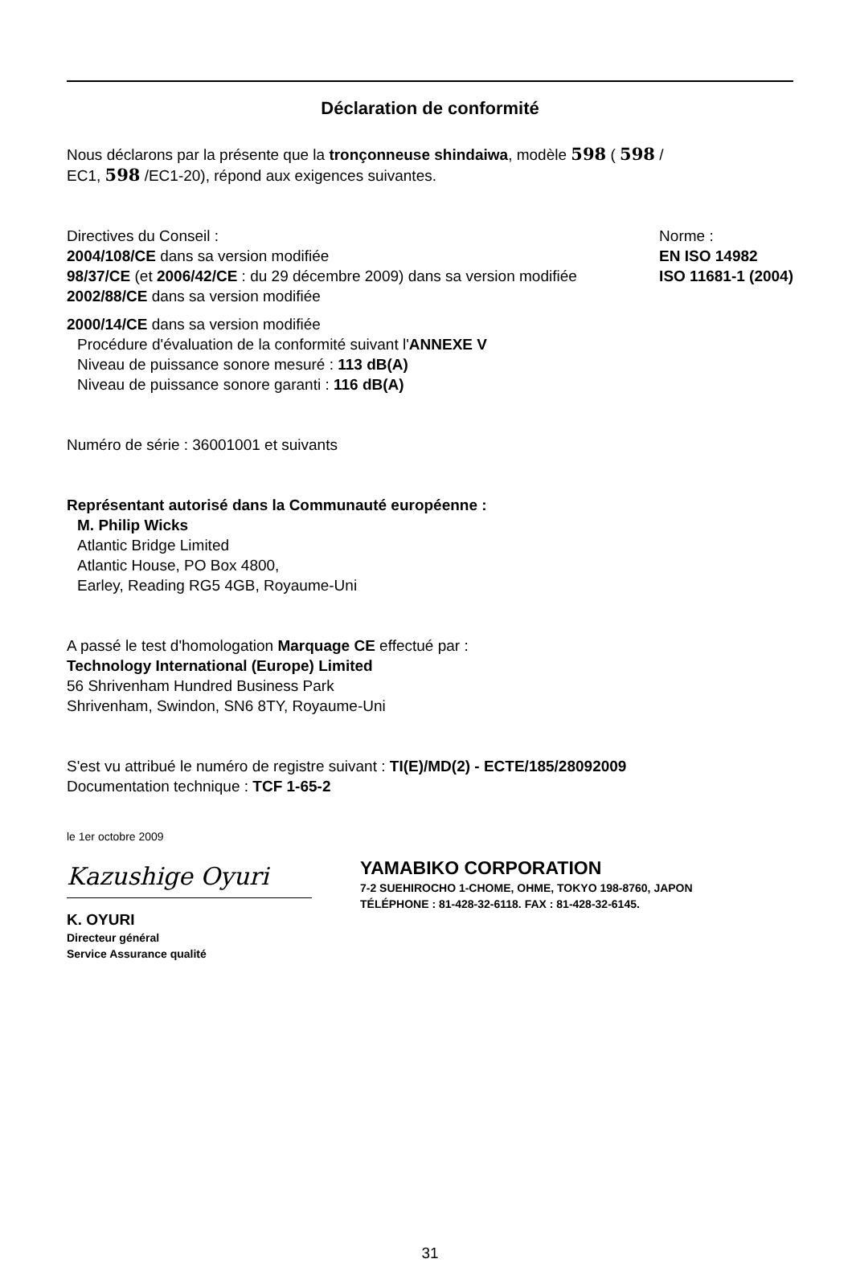Déclaration de conformité
Nous déclarons par la présente que la tronçonneuse shindaiwa, modèle 598 ( 598 /
EC1, 598 /EC1-20), répond aux exigences suivantes.
Directives du Conseil :
2004/108/CE dans sa version modifiée
98/37/CE (et 2006/42/CE : du 29 décembre 2009) dans sa version modifiée
2002/88/CE dans sa version modifiée
Norme :
EN ISO 14982
ISO 11681-1 (2004)
2000/14/CE dans sa version modifiée
Procédure d'évaluation de la conformité suivant l'ANNEXE V
Niveau de puissance sonore mesuré : 113 dB(A)
Niveau de puissance sonore garanti : 116 dB(A)
Numéro de série : 36001001 et suivants
Représentant autorisé dans la Communauté européenne :
M. Philip Wicks
Atlantic Bridge Limited
Atlantic House, PO Box 4800,
Earley, Reading RG5 4GB, Royaume-Uni
A passé le test d'homologation Marquage CE effectué par :
Technology International (Europe) Limited
56 Shrivenham Hundred Business Park
Shrivenham, Swindon, SN6 8TY, Royaume-Uni
S'est vu attribué le numéro de registre suivant : TI(E)/MD(2) - ECTE/185/28092009
Documentation technique : TCF 1-65-2
le 1er octobre 2009
Kazushige Oyuri
K. OYURI
Directeur général
Service Assurance qualité
YAMABIKO CORPORATION
7-2 SUEHIROCHO 1-CHOME, OHME, TOKYO 198-8760, JAPON
TÉLÉPHONE : 81-428-32-6118. FAX : 81-428-32-6145.
31